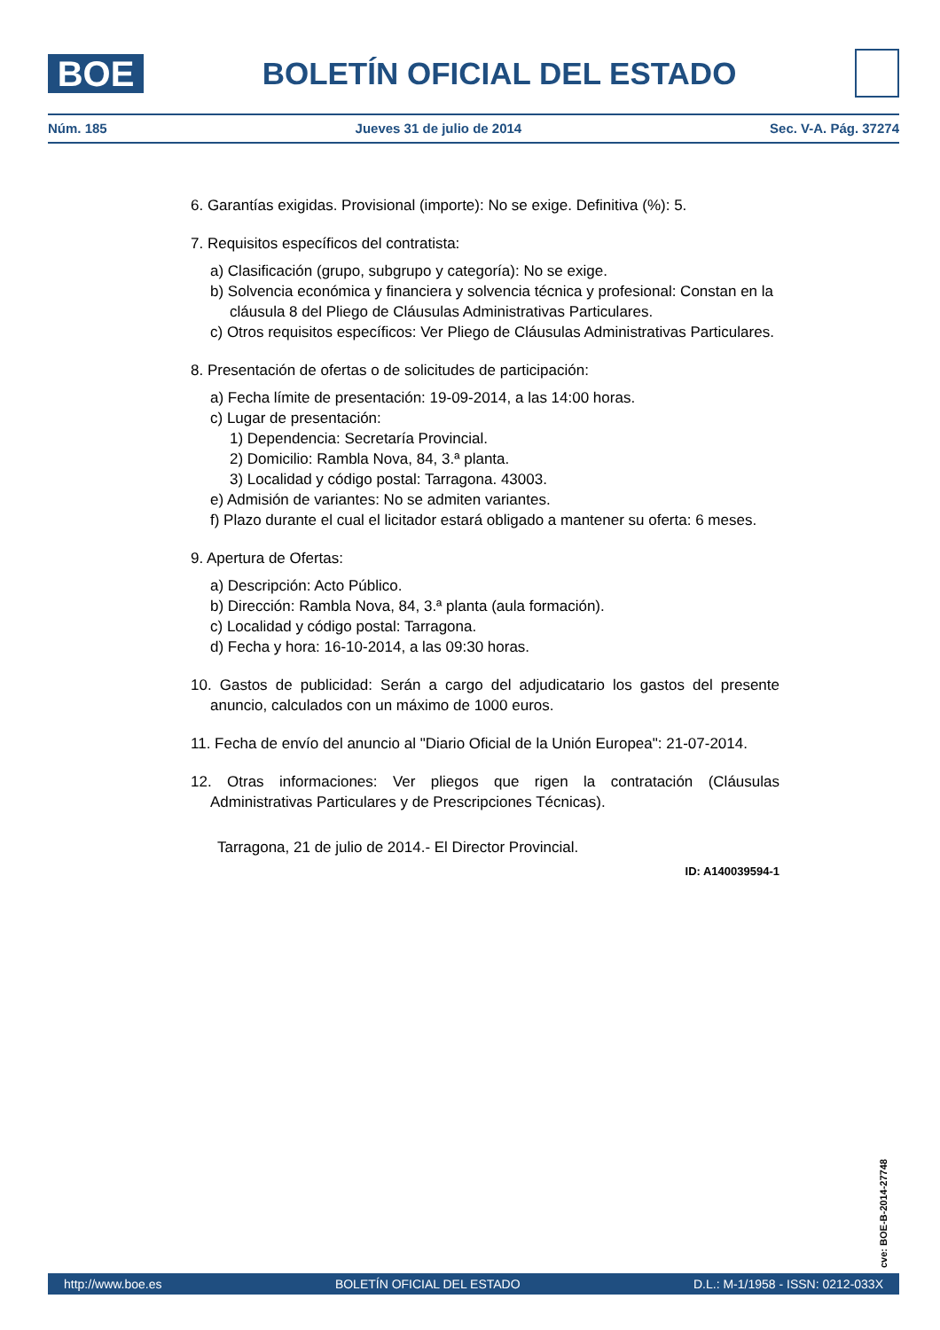BOE
BOLETÍN OFICIAL DEL ESTADO
Núm. 185 Jueves 31 de julio de 2014 Sec. V-A. Pág. 37274
6. Garantías exigidas. Provisional (importe): No se exige. Definitiva (%): 5.
7. Requisitos específicos del contratista:
a) Clasificación (grupo, subgrupo y categoría): No se exige.
b) Solvencia económica y financiera y solvencia técnica y profesional: Constan en la cláusula 8 del Pliego de Cláusulas Administrativas Particulares.
c) Otros requisitos específicos: Ver Pliego de Cláusulas Administrativas Particulares.
8. Presentación de ofertas o de solicitudes de participación:
a) Fecha límite de presentación: 19-09-2014, a las 14:00 horas.
c) Lugar de presentación:
1) Dependencia: Secretaría Provincial.
2) Domicilio: Rambla Nova, 84, 3.ª planta.
3) Localidad y código postal: Tarragona. 43003.
e) Admisión de variantes: No se admiten variantes.
f) Plazo durante el cual el licitador estará obligado a mantener su oferta: 6 meses.
9. Apertura de Ofertas:
a) Descripción: Acto Público.
b) Dirección: Rambla Nova, 84, 3.ª planta (aula formación).
c) Localidad y código postal: Tarragona.
d) Fecha y hora: 16-10-2014, a las 09:30 horas.
10. Gastos de publicidad: Serán a cargo del adjudicatario los gastos del presente anuncio, calculados con un máximo de 1000 euros.
11. Fecha de envío del anuncio al "Diario Oficial de la Unión Europea": 21-07-2014.
12. Otras informaciones: Ver pliegos que rigen la contratación (Cláusulas Administrativas Particulares y de Prescripciones Técnicas).
Tarragona, 21 de julio de 2014.- El Director Provincial.
ID: A140039594-1
cve: BOE-B-2014-27748
http://www.boe.es BOLETÍN OFICIAL DEL ESTADO D.L.: M-1/1958 - ISSN: 0212-033X